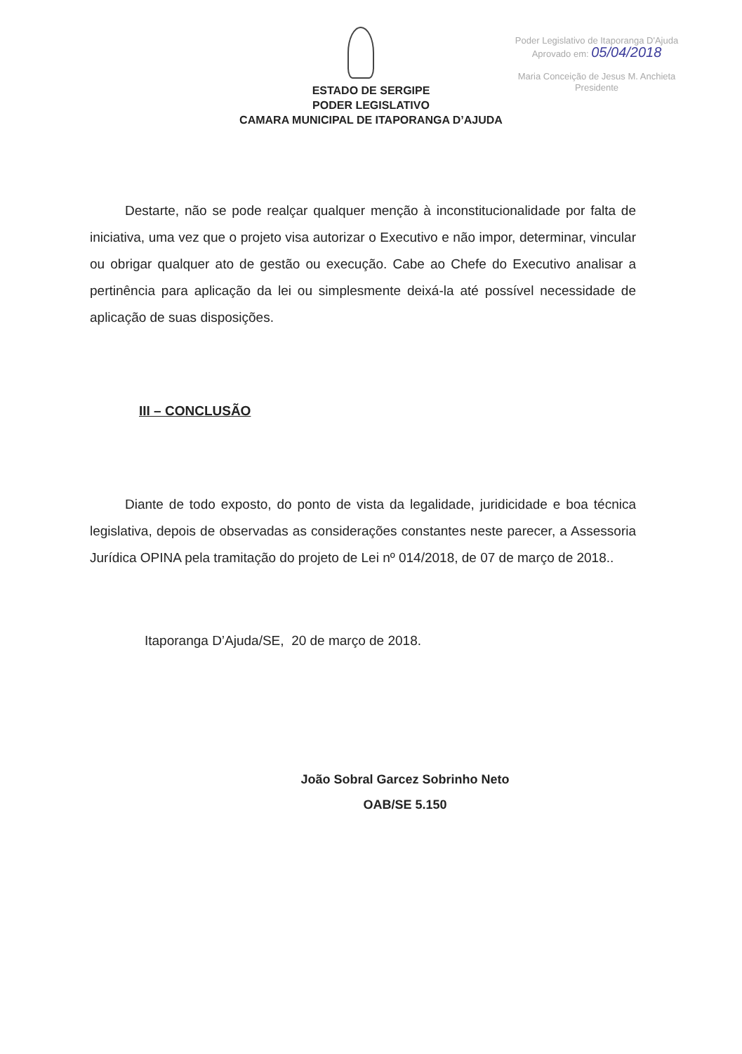Poder Legislativo de Itaporanga D'Ajuda
Aprovado em: 05/04/2018
Maria Conceição de Jesus M. Anchieta
Presidente
ESTADO DE SERGIPE
PODER LEGISLATIVO
CAMARA MUNICIPAL DE ITAPORANGA D’AJUDA
Destarte, não se pode realçar qualquer menção à inconstitucionalidade por falta de iniciativa, uma vez que o projeto visa autorizar o Executivo e não impor, determinar, vincular ou obrigar qualquer ato de gestão ou execução. Cabe ao Chefe do Executivo analisar a pertinência para aplicação da lei ou simplesmente deixá-la até possível necessidade de aplicação de suas disposições.
III – CONCLUSÃO
Diante de todo exposto, do ponto de vista da legalidade, juridicidade e boa técnica legislativa, depois de observadas as considerações constantes neste parecer, a Assessoria Jurídica OPINA pela tramitação do projeto de Lei nº 014/2018, de 07 de março de 2018..
Itaporanga D’Ajuda/SE, 20 de março de 2018.
João Sobral Garcez Sobrinho Neto
OAB/SE 5.150